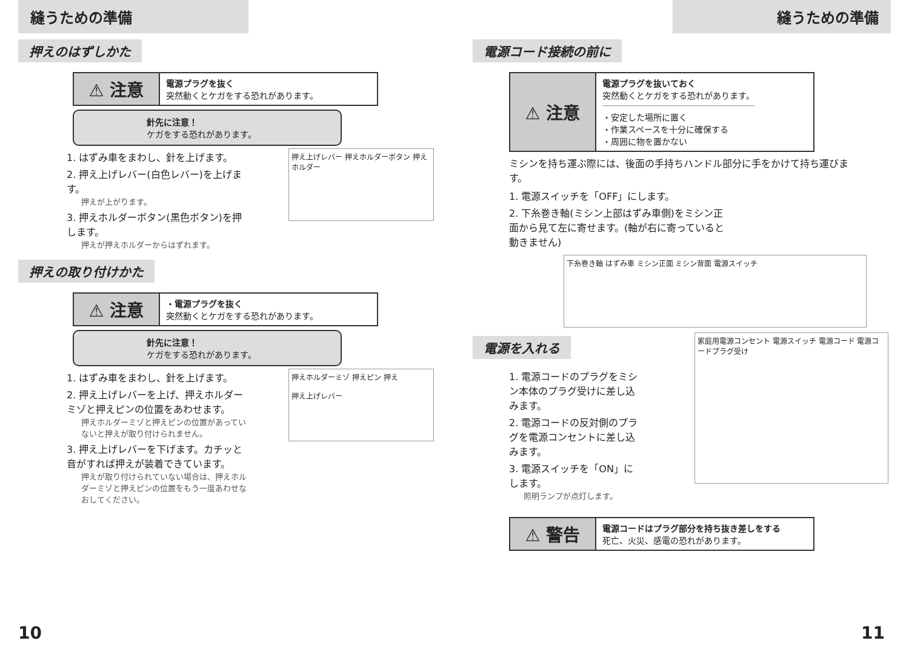縫うための準備
押えのはずしかた
⚠ 注意
電源プラグを抜く
突然動くとケガをする恐れがあります。
針先に注意！
ケガをする恐れがあります。
押え上げレバー 押えホルダーボタン 押えホルダー
1. はずみ車をまわし、針を上げます。
2. 押え上げレバー(白色レバー)を上げます。
押えが上がります。
3. 押えホルダーボタン(黒色ボタン)を押します。
押えが押えホルダーからはずれます。
押えの取り付けかた
⚠ 注意
・電源プラグを抜く
突然動くとケガをする恐れがあります。
針先に注意！
ケガをする恐れがあります。
押えホルダーミゾ 押えピン 押え
押え上げレバー
1. はずみ車をまわし、針を上げます。
2. 押え上げレバーを上げ、押えホルダーミゾと押えピンの位置をあわせます。
押えホルダーミゾと押えピンの位置があっていないと押えが取り付けられません。
3. 押え上げレバーを下げます。カチッと音がすれば押えが装着できています。
押えが取り付けられていない場合は、押えホルダーミゾと押えピンの位置をもう一度あわせなおしてください。
10
縫うための準備
電源コード接続の前に
⚠ 注意
電源プラグを抜いておく
突然動くとケガをする恐れがあります。
・安定した場所に置く
・作業スペースを十分に確保する
・周囲に物を置かない
ミシンを持ち運ぶ際には、後面の手持ちハンドル部分に手をかけて持ち運びます。
1. 電源スイッチを「OFF」にします。
2. 下糸巻き軸(ミシン上部はずみ車側)をミシン正面から見て左に寄せます。(軸が右に寄っていると動きません)
下糸巻き軸 はずみ車 ミシン正面 ミシン背面 電源スイッチ
電源を入れる
家庭用電源コンセント 電源スイッチ 電源コード 電源コードプラグ受け
1. 電源コードのプラグをミシン本体のプラグ受けに差し込みます。
2. 電源コードの反対側のプラグを電源コンセントに差し込みます。
3. 電源スイッチを「ON」にします。
照明ランプが点灯します。
⚠ 警告
電源コードはプラグ部分を持ち抜き差しをする
死亡、火災、感電の恐れがあります。
11